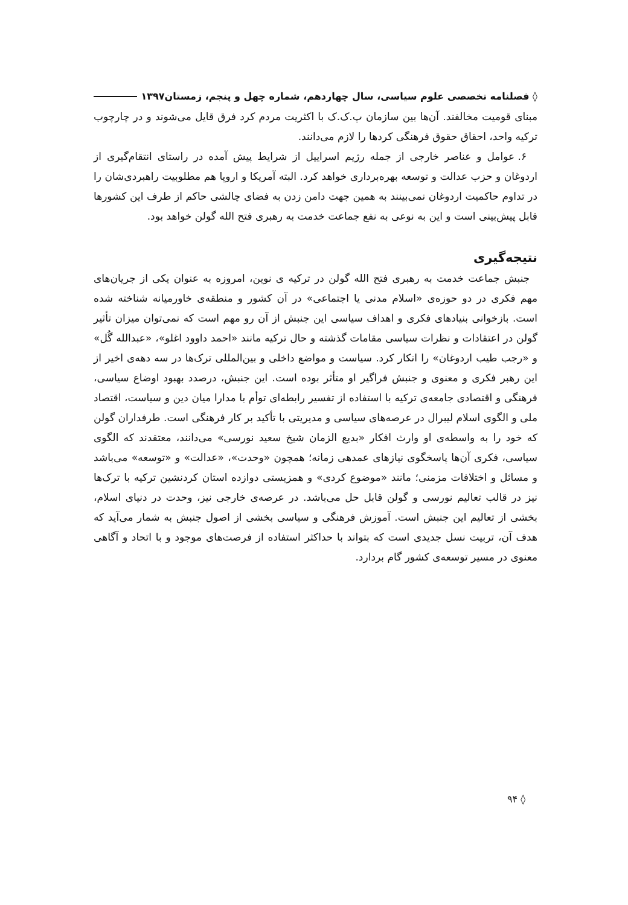◊ فصلنامه تخصصی علوم سیاسی، سال چهاردهم، شماره چهل و پنجم، زمستان۱۳۹۷
مبنای قومیت مخالفند. آن‌ها بین سازمان پ.ک.ک با اکثریت مردم کرد فرق قایل می‌شوند و در چارچوب ترکیه واحد، احقاق حقوق فرهنگی کردها را لازم می‌دانند.
۶. عوامل و عناصر خارجی از جمله رژیم اسراییل از شرایط پیش آمده در راستای انتقام‌گیری از اردوغان و حزب عدالت و توسعه بهره‌برداری خواهد کرد. البته آمریکا و اروپا هم مطلوبیت راهبردی‌شان را در تداوم حاکمیت اردوغان نمی‌بینند به همین جهت دامن زدن به فضای چالشی حاکم از طرف این کشورها قابل پیش‌بینی است و این به نوعی به نفع جماعت خدمت به رهبری فتح الله گولن خواهد بود.
نتیجه‌گیری
جنبش جماعت خدمت به رهبری فتح الله گولن در ترکیه ی نوین، امروزه به عنوان یکی از جریان‌های مهم فکری در دو حوزه‌ی «اسلام مدنی یا اجتماعی» در آن کشور و منطقه‌ی خاورمیانه شناخته شده است. بازخوانی بنیادهای فکری و اهداف سیاسی این جنبش از آن رو مهم است که نمی‌توان میزان تأثیر گولن در اعتقادات و نظرات سیاسی مقامات گذشته و حال ترکیه مانند «احمد داوود اغلو»، «عبدالله گُل» و «رجب طیب اردوغان» را انکار کرد. سیاست و مواضع داخلی و بین‌المللی ترک‌ها در سه دهه‌ی اخیر از این رهبر فکری و معنوی و جنبش فراگیر او متأثر بوده است. این جنبش، درصدد بهبود اوضاع سیاسی، فرهنگی و اقتصادی جامعه‌ی ترکیه با استفاده از تفسیر رابطه‌ای توأم با مدارا میان دین و سیاست، اقتصاد ملی و الگوی اسلام لیبرال در عرصه‌های سیاسی و مدیریتی با تأکید بر کار فرهنگی است. طرفداران گولن که خود را به واسطه‌ی او وارث افکار «بدیع الزمان شیخ سعید نورسی» می‌دانند، معتقدند که الگوی سیاسی، فکری آن‌ها پاسخگوی نیازهای عمدهی زمانه؛ همچون «وحدت»، «عدالت» و «توسعه» می‌باشد و مسائل و اختلافات مزمنی؛ مانند «موضوع کردی» و همزیستی دوازده استان کردنشین ترکیه با ترک‌ها نیز در قالب تعالیم نورسی و گولن قابل حل می‌باشد. در عرصه‌ی خارجی نیز، وحدت در دنیای اسلام، بخشی از تعالیم این جنبش است. آموزش فرهنگی و سیاسی بخشی از اصول جنبش به شمار می‌آید که هدف آن، تربیت نسل جدیدی است که بتواند با حداکثر استفاده از فرصت‌های موجود و با اتحاد و آگاهی معنوی در مسیر توسعه‌ی کشور گام بردارد.
◊ ۹۴